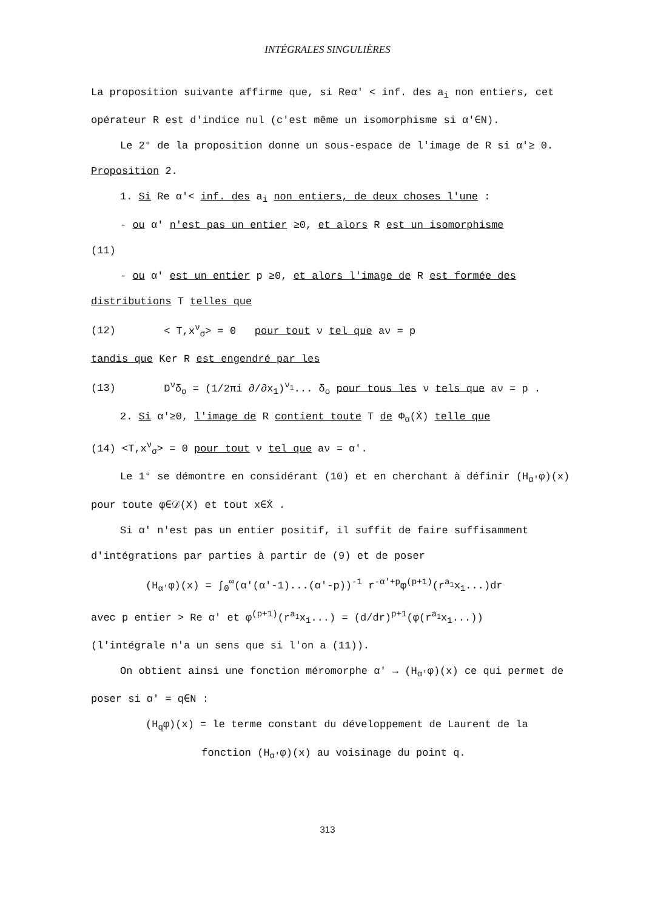INTÉGRALES SINGULIÈRES
La proposition suivante affirme que, si Reα' < inf. des a<sub>i</sub> non entiers, cet opérateur R est d'indice nul (c'est même un isomorphisme si α'∈N).
Le 2° de la proposition donne un sous-espace de l'image de R si α'≥ 0.
Proposition 2.
1. Si Re α'< inf. des a<sub>i</sub> non entiers, de deux choses l'une :
- ou α' n'est pas un entier ≥0, et alors R est un isomorphisme
(11)
- ou α' est un entier p ≥0, et alors l'image de R est formée des distributions T telles que
(12) < T,x<sup>ν</sup><sub>σ</sub>> = 0 pour tout ν tel que aν = p
tandis que Ker R est engendré par les
(13) D<sup>ν</sup>δ<sub>o</sub> = (1/2πi ∂/∂x<sub>1</sub>)<sup>ν<sub>1</sub></sup>... δ<sub>o</sub> pour tous les ν tels que aν = p .
2. Si α'≥0, l'image de R contient toute T de Φ<sub>α</sub>(Ẋ) telle que
(14) <T,x<sup>ν</sup><sub>σ</sub>> = 0 pour tout ν tel que aν = α'.
Le 1° se démontre en considérant (10) et en cherchant à définir (H<sub>α'</sub>φ)(x) pour toute φ∈𝒟(X) et tout x∈Ẋ .
Si α' n'est pas un entier positif, il suffit de faire suffisamment d'intégrations par parties à partir de (9) et de poser
(H<sub>α'</sub>φ)(x) = ∫<sub>0</sub><sup>∞</sup>(α'(α'-1)...(α'-p))<sup>-1</sup> r<sup>-α'+p</sup>φ<sup>(p+1)</sup>(r<sup>a<sub>1</sub></sup>x<sub>1</sub>...)dr
avec p entier > Re α' et φ<sup>(p+1)</sup>(r<sup>a<sub>1</sub></sup>x<sub>1</sub>...) = (d/dr)<sup>p+1</sup>(φ(r<sup>a<sub>1</sub></sup>x<sub>1</sub>...))
(l'intégrale n'a un sens que si l'on a (11)).
On obtient ainsi une fonction méromorphe α' → (H<sub>α'</sub>φ)(x) ce qui permet de poser si α' = q∈N :
(H<sub>q</sub>φ)(x) = le terme constant du développement de Laurent de la
fonction (H<sub>α'</sub>φ)(x) au voisinage du point q.
313